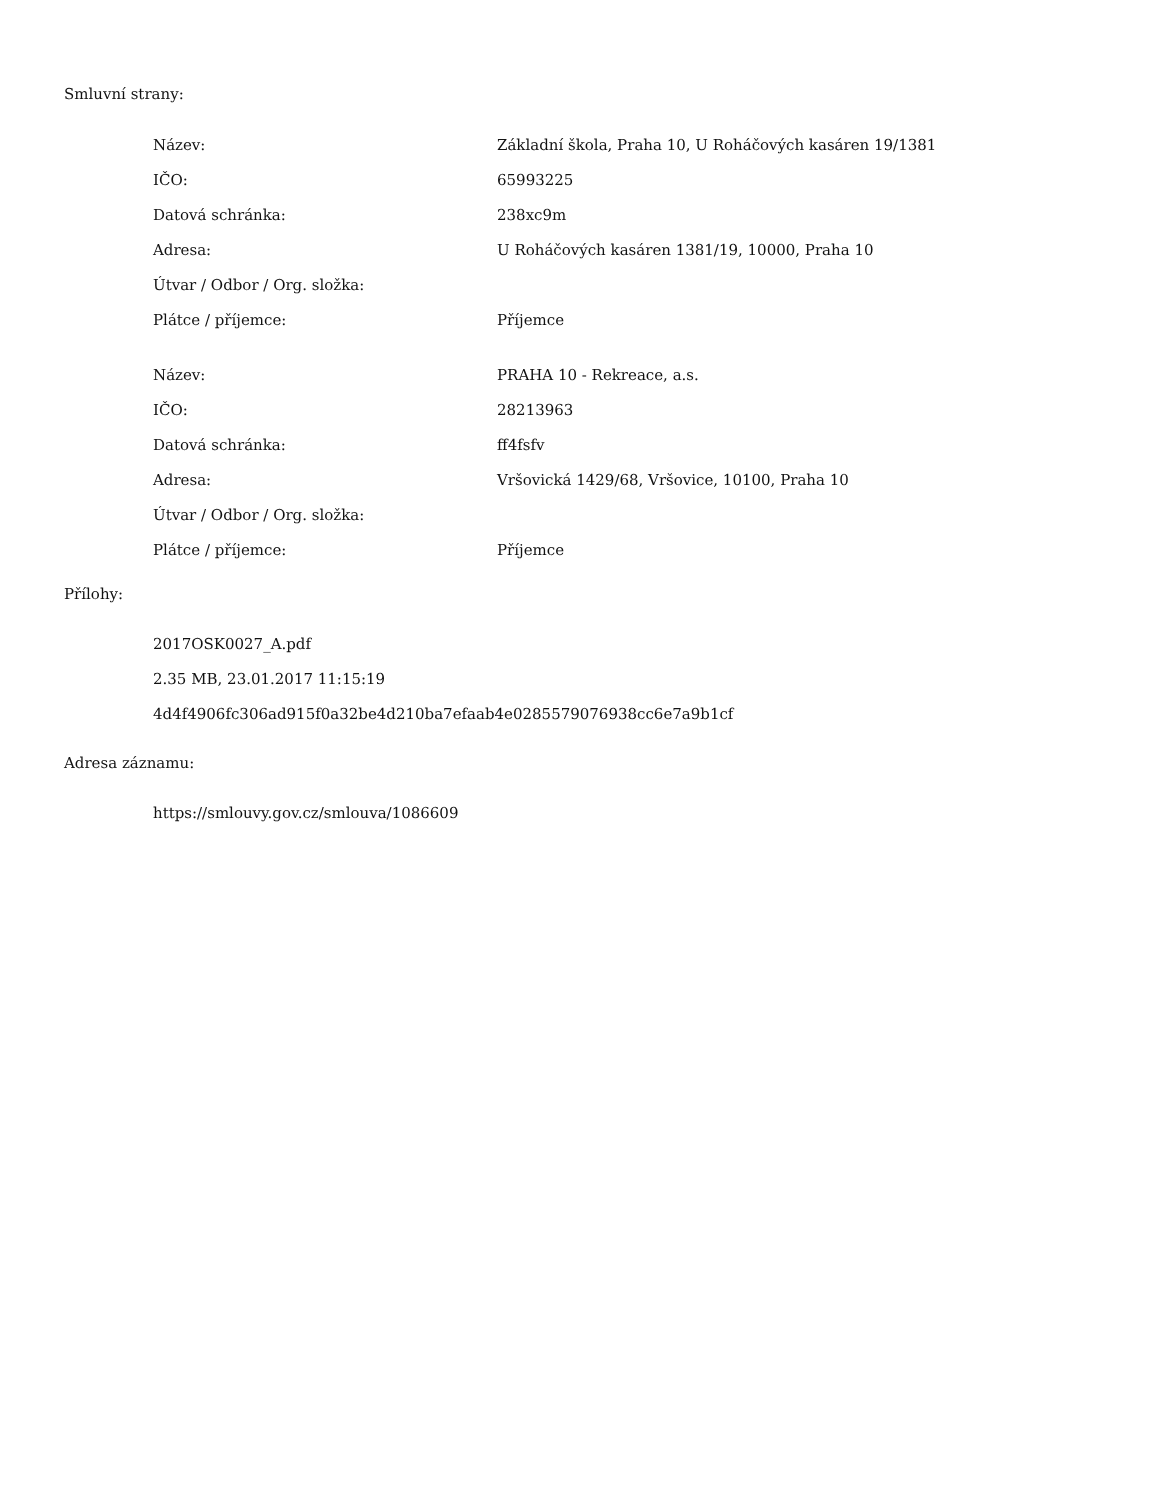Smluvní strany:
| Název: | Základní škola, Praha 10, U Roháčových kasáren 19/1381 |
| IČO: | 65993225 |
| Datová schránka: | 238xc9m |
| Adresa: | U Roháčových kasáren 1381/19, 10000, Praha 10 |
| Útvar / Odbor / Org. složka: | |
| Plátce / příjemce: | Příjemce |
| Název: | PRAHA 10 - Rekreace, a.s. |
| IČO: | 28213963 |
| Datová schránka: | ff4fsfv |
| Adresa: | Vršovická 1429/68, Vršovice, 10100, Praha 10 |
| Útvar / Odbor / Org. složka: | |
| Plátce / příjemce: | Příjemce |
Přílohy:
2017OSK0027_A.pdf
2.35 MB, 23.01.2017 11:15:19
4d4f4906fc306ad915f0a32be4d210ba7efaab4e0285579076938cc6e7a9b1cf
Adresa záznamu:
https://smlouvy.gov.cz/smlouva/1086609